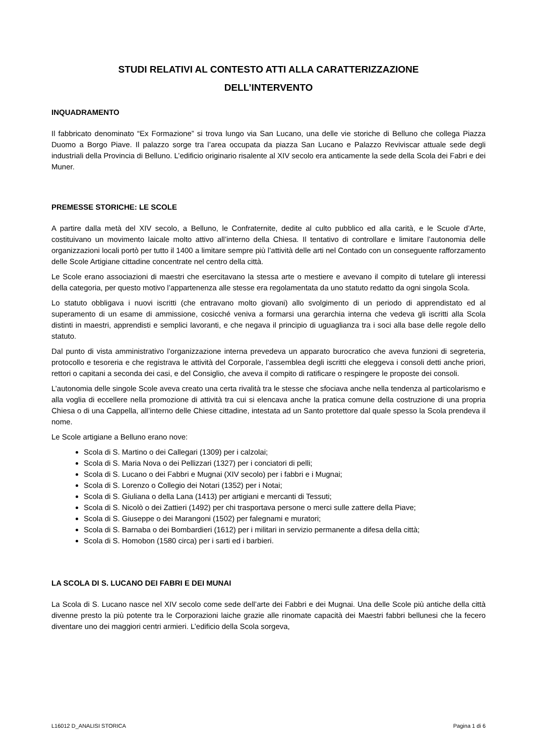STUDI RELATIVI AL CONTESTO ATTI ALLA CARATTERIZZAZIONE
DELL’INTERVENTO
INQUADRAMENTO
Il fabbricato denominato “Ex Formazione” si trova lungo via San Lucano, una delle vie storiche di Belluno che collega Piazza Duomo a Borgo Piave. Il palazzo sorge tra l’area occupata da piazza San Lucano e Palazzo Reviviscar attuale sede degli industriali della Provincia di Belluno. L’edificio originario risalente al XIV secolo era anticamente la sede della Scola dei Fabri e dei Muner.
PREMESSE STORICHE: LE SCOLE
A partire dalla metà del XIV secolo, a Belluno, le Confraternite, dedite al culto pubblico ed alla carità, e le Scuole d’Arte, costituivano un movimento laicale molto attivo all’interno della Chiesa. Il tentativo di controllare e limitare l’autonomia delle organizzazioni locali portò per tutto il 1400 a limitare sempre più l’attività delle arti nel Contado con un conseguente rafforzamento delle Scole Artigiane cittadine concentrate nel centro della città.
Le Scole erano associazioni di maestri che esercitavano la stessa arte o mestiere e avevano il compito di tutelare gli interessi della categoria, per questo motivo l’appartenenza alle stesse era regolamentata da uno statuto redatto da ogni singola Scola.
Lo statuto obbligava i nuovi iscritti (che entravano molto giovani) allo svolgimento di un periodo di apprendistato ed al superamento di un esame di ammissione, cosicché veniva a formarsi una gerarchia interna che vedeva gli iscritti alla Scola distinti in maestri, apprendisti e semplici lavoranti, e che negava il principio di uguaglianza tra i soci alla base delle regole dello statuto.
Dal punto di vista amministrativo l’organizzazione interna prevedeva un apparato burocratico che aveva funzioni di segreteria, protocollo e tesoreria e che registrava le attività del Corporale, l’assemblea degli iscritti che eleggeva i consoli detti anche priori, rettori o capitani a seconda dei casi, e del Consiglio, che aveva il compito di ratificare o respingere le proposte dei consoli.
L’autonomia delle singole Scole aveva creato una certa rivalità tra le stesse che sfociava anche nella tendenza al particolarismo e alla voglia di eccellere nella promozione di attività tra cui si elencava anche la pratica comune della costruzione di una propria Chiesa o di una Cappella, all’interno delle Chiese cittadine, intestata ad un Santo protettore dal quale spesso la Scola prendeva il nome.
Le Scole artigiane a Belluno erano nove:
Scola di S. Martino o dei Callegari (1309) per i calzolai;
Scola di S. Maria Nova o dei Pellizzari (1327) per i conciatori di pelli;
Scola di S. Lucano o dei Fabbri e Mugnai (XIV secolo) per i fabbri e i Mugnai;
Scola di S. Lorenzo o Collegio dei Notari (1352) per i Notai;
Scola di S. Giuliana o della Lana (1413) per artigiani e mercanti di Tessuti;
Scola di S. Nicolò o dei Zattieri (1492) per chi trasportava persone o merci sulle zattere della Piave;
Scola di S. Giuseppe o dei Marangoni (1502) per falegnami e muratori;
Scola di S. Barnaba o dei Bombardieri (1612) per i militari in servizio permanente a difesa della città;
Scola di S. Homobon (1580 circa) per i sarti ed i barbieri.
LA SCOLA DI S. LUCANO DEI FABRI E DEI MUNAI
La Scola di S. Lucano nasce nel XIV secolo come sede dell’arte dei Fabbri e dei Mugnai. Una delle Scole più antiche della città divenne presto la più potente tra le Corporazioni laiche grazie alle rinomate capacità dei Maestri fabbri bellunesi che la fecero diventare uno dei maggiori centri armieri. L’edificio della Scola sorgeva,
L16012 D_ANALISI STORICA Pagina 1 di 6